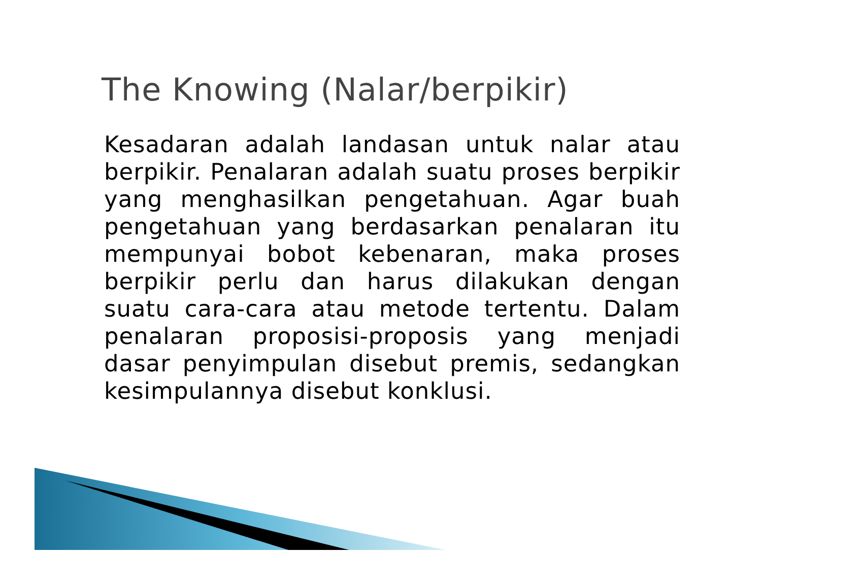The Knowing (Nalar/berpikir)
Kesadaran adalah landasan untuk nalar atau berpikir. Penalaran adalah suatu proses berpikir yang menghasilkan pengetahuan. Agar buah pengetahuan yang berdasarkan penalaran itu mempunyai bobot kebenaran, maka proses berpikir perlu dan harus dilakukan dengan suatu cara-cara atau metode tertentu. Dalam penalaran proposisi-proposis yang menjadi dasar penyimpulan disebut premis, sedangkan kesimpulannya disebut konklusi.